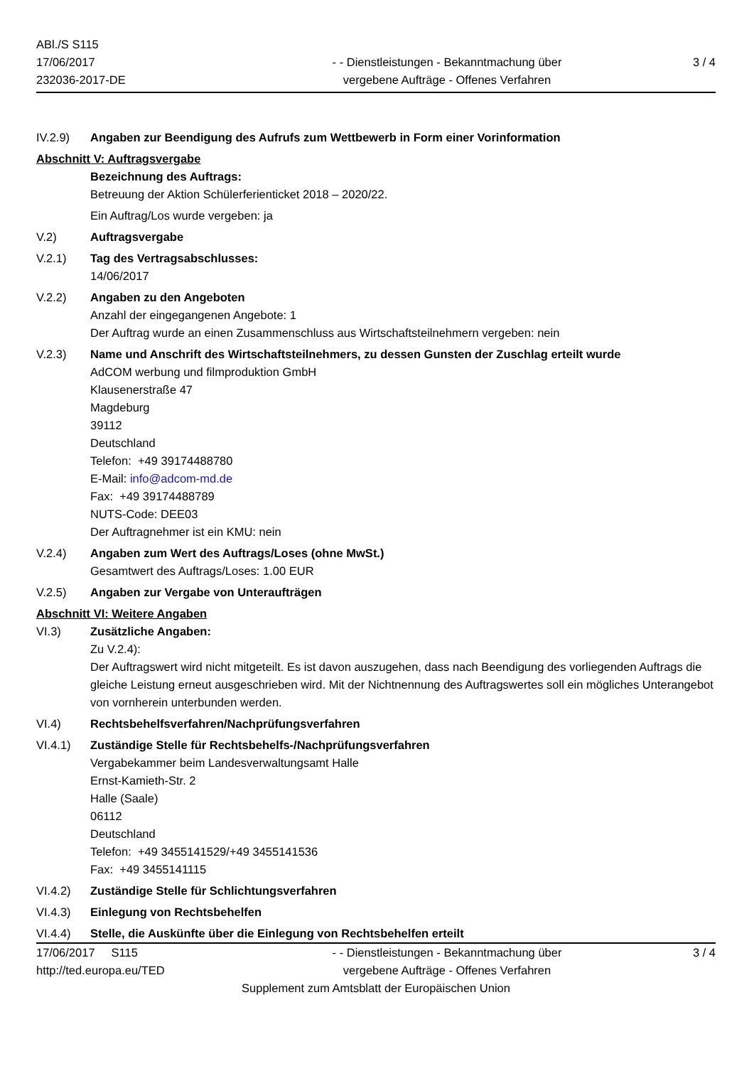ABl./S S115
17/06/2017
232036-2017-DE
- - Dienstleistungen - Bekanntmachung über
vergebene Aufträge - Offenes Verfahren
3 / 4
IV.2.9) Angaben zur Beendigung des Aufrufs zum Wettbewerb in Form einer Vorinformation
Abschnitt V: Auftragsvergabe
Bezeichnung des Auftrags:
Betreuung der Aktion Schülerferienticket 2018 – 2020/22.
Ein Auftrag/Los wurde vergeben: ja
V.2) Auftragsvergabe
V.2.1) Tag des Vertragsabschlusses:
14/06/2017
V.2.2) Angaben zu den Angeboten
Anzahl der eingegangenen Angebote: 1
Der Auftrag wurde an einen Zusammenschluss aus Wirtschaftsteilnehmern vergeben: nein
V.2.3) Name und Anschrift des Wirtschaftsteilnehmers, zu dessen Gunsten der Zuschlag erteilt wurde
AdCOM werbung und filmproduktion GmbH
Klausenerstraße 47
Magdeburg
39112
Deutschland
Telefon: +49 39174488780
E-Mail: info@adcom-md.de
Fax: +49 39174488789
NUTS-Code: DEE03
Der Auftragnehmer ist ein KMU: nein
V.2.4) Angaben zum Wert des Auftrags/Loses (ohne MwSt.)
Gesamtwert des Auftrags/Loses: 1.00 EUR
V.2.5) Angaben zur Vergabe von Unteraufträgen
Abschnitt VI: Weitere Angaben
VI.3) Zusätzliche Angaben:
Zu V.2.4):
Der Auftragswert wird nicht mitgeteilt. Es ist davon auszugehen, dass nach Beendigung des vorliegenden Auftrags die gleiche Leistung erneut ausgeschrieben wird. Mit der Nichtnennung des Auftragswertes soll ein mögliches Unterangebot von vornherein unterbunden werden.
VI.4) Rechtsbehelfsverfahren/Nachprüfungsverfahren
VI.4.1) Zuständige Stelle für Rechtsbehelfs-/Nachprüfungsverfahren
Vergabekammer beim Landesverwaltungsamt Halle
Ernst-Kamieth-Str. 2
Halle (Saale)
06112
Deutschland
Telefon: +49 3455141529/+49 3455141536
Fax: +49 3455141115
VI.4.2) Zuständige Stelle für Schlichtungsverfahren
VI.4.3) Einlegung von Rechtsbehelfen
VI.4.4) Stelle, die Auskünfte über die Einlegung von Rechtsbehelfen erteilt
17/06/2017 S115
http://ted.europa.eu/TED
- - Dienstleistungen - Bekanntmachung über
vergebene Aufträge - Offenes Verfahren
3 / 4
Supplement zum Amtsblatt der Europäischen Union